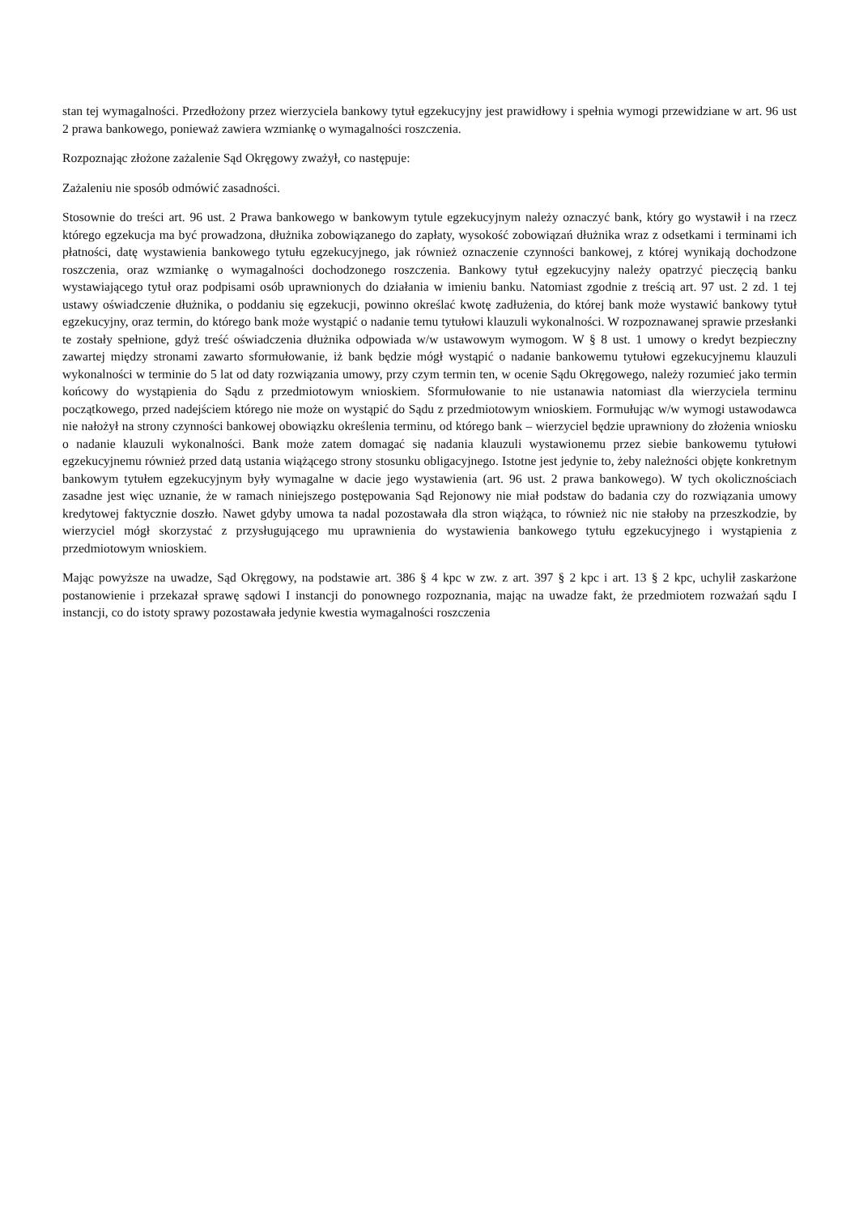stan tej wymagalności. Przedłożony przez wierzyciela bankowy tytuł egzekucyjny jest prawidłowy i spełnia wymogi przewidziane w art. 96 ust 2 prawa bankowego, ponieważ zawiera wzmiankę o wymagalności roszczenia.
Rozpoznając złożone zażalenie Sąd Okręgowy zważył, co następuje:
Zażaleniu nie sposób odmówić zasadności.
Stosownie do treści art. 96 ust. 2 Prawa bankowego w bankowym tytule egzekucyjnym należy oznaczyć bank, który go wystawił i na rzecz którego egzekucja ma być prowadzona, dłużnika zobowiązanego do zapłaty, wysokość zobowiązań dłużnika wraz z odsetkami i terminami ich płatności, datę wystawienia bankowego tytułu egzekucyjnego, jak również oznaczenie czynności bankowej, z której wynikają dochodzone roszczenia, oraz wzmiankę o wymagalności dochodzonego roszczenia. Bankowy tytuł egzekucyjny należy opatrzyć pieczęcią banku wystawiającego tytuł oraz podpisami osób uprawnionych do działania w imieniu banku. Natomiast zgodnie z treścią art. 97 ust. 2 zd. 1 tej ustawy oświadczenie dłużnika, o poddaniu się egzekucji, powinno określać kwotę zadłużenia, do której bank może wystawić bankowy tytuł egzekucyjny, oraz termin, do którego bank może wystąpić o nadanie temu tytułowi klauzuli wykonalności. W rozpoznawanej sprawie przesłanki te zostały spełnione, gdyż treść oświadczenia dłużnika odpowiada w/w ustawowym wymogom. W § 8 ust. 1 umowy o kredyt bezpieczny zawartej między stronami zawarto sformułowanie, iż bank będzie mógł wystąpić o nadanie bankowemu tytułowi egzekucyjnemu klauzuli wykonalności w terminie do 5 lat od daty rozwiązania umowy, przy czym termin ten, w ocenie Sądu Okręgowego, należy rozumieć jako termin końcowy do wystąpienia do Sądu z przedmiotowym wnioskiem. Sformułowanie to nie ustanawia natomiast dla wierzyciela terminu początkowego, przed nadejściem którego nie może on wystąpić do Sądu z przedmiotowym wnioskiem. Formułując w/w wymogi ustawodawca nie nałożył na strony czynności bankowej obowiązku określenia terminu, od którego bank – wierzyciel będzie uprawniony do złożenia wniosku o nadanie klauzuli wykonalności. Bank może zatem domagać się nadania klauzuli wystawionemu przez siebie bankowemu tytułowi egzekucyjnemu również przed datą ustania wiążącego strony stosunku obligacyjnego. Istotne jest jedynie to, żeby należności objęte konkretnym bankowym tytułem egzekucyjnym były wymagalne w dacie jego wystawienia (art. 96 ust. 2 prawa bankowego). W tych okolicznościach zasadne jest więc uznanie, że w ramach niniejszego postępowania Sąd Rejonowy nie miał podstaw do badania czy do rozwiązania umowy kredytowej faktycznie doszło. Nawet gdyby umowa ta nadal pozostawała dla stron wiążąca, to również nic nie stałoby na przeszkodzie, by wierzyciel mógł skorzystać z przysługującego mu uprawnienia do wystawienia bankowego tytułu egzekucyjnego i wystąpienia z przedmiotowym wnioskiem.
Mając powyższe na uwadze, Sąd Okręgowy, na podstawie art. 386 § 4 kpc w zw. z art. 397 § 2 kpc i art. 13 § 2 kpc, uchylił zaskarżone postanowienie i przekazał sprawę sądowi I instancji do ponownego rozpoznania, mając na uwadze fakt, że przedmiotem rozważań sądu I instancji, co do istoty sprawy pozostawała jedynie kwestia wymagalności roszczenia